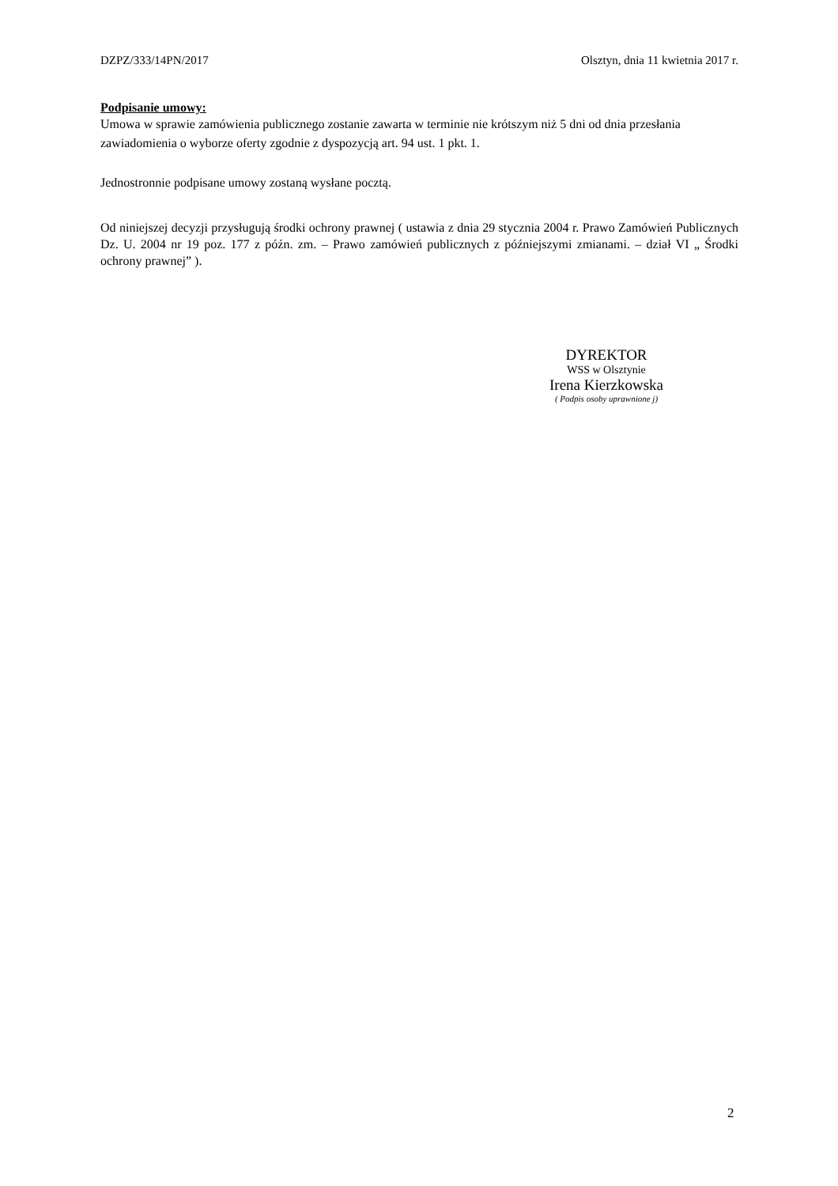DZPZ/333/14PN/2017 Olsztyn, dnia 11 kwietnia 2017 r.
Podpisanie umowy:
Umowa w sprawie zamówienia publicznego zostanie zawarta w terminie nie krótszym niż 5 dni od dnia przesłania zawiadomienia o wyborze oferty zgodnie z dyspozycją art. 94 ust. 1 pkt. 1.
Jednostronnie podpisane umowy zostaną wysłane pocztą.
Od niniejszej decyzji przysługują środki ochrony prawnej ( ustawia z dnia 29 stycznia 2004 r. Prawo Zamówień Publicznych Dz. U. 2004 nr 19 poz. 177 z późn. zm. – Prawo zamówień publicznych z późniejszymi zmianami. – dział VI „ Środki ochrony prawnej” ).
DYREKTOR
WSS w Olsztynie
Irena Kierzkowska
( Podpis osoby uprawnione j)
2